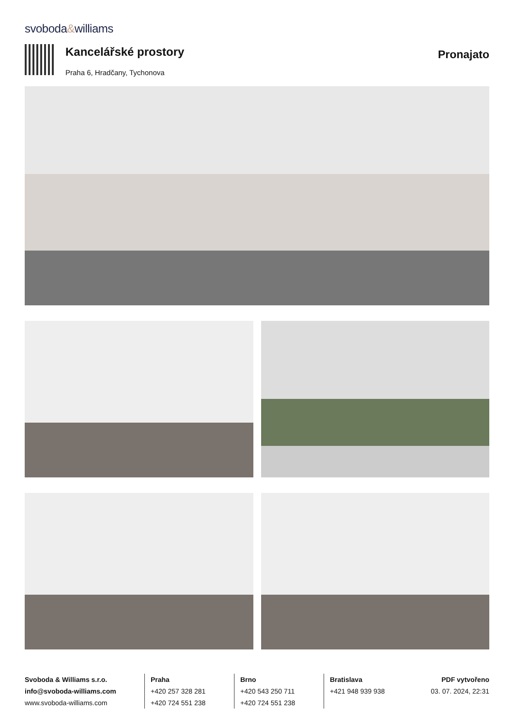svoboda&williams
Kancelářské prostory
Praha 6, Hradčany, Tychonova
Pronajato
Svoboda & Williams s.r.o.
info@svoboda-williams.com
www.svoboda-williams.com
Praha
+420 257 328 281
+420 724 551 238
Brno
+420 543 250 711
+420 724 551 238
Bratislava
+421 948 939 938
PDF vytvořeno
03. 07. 2024, 22:31